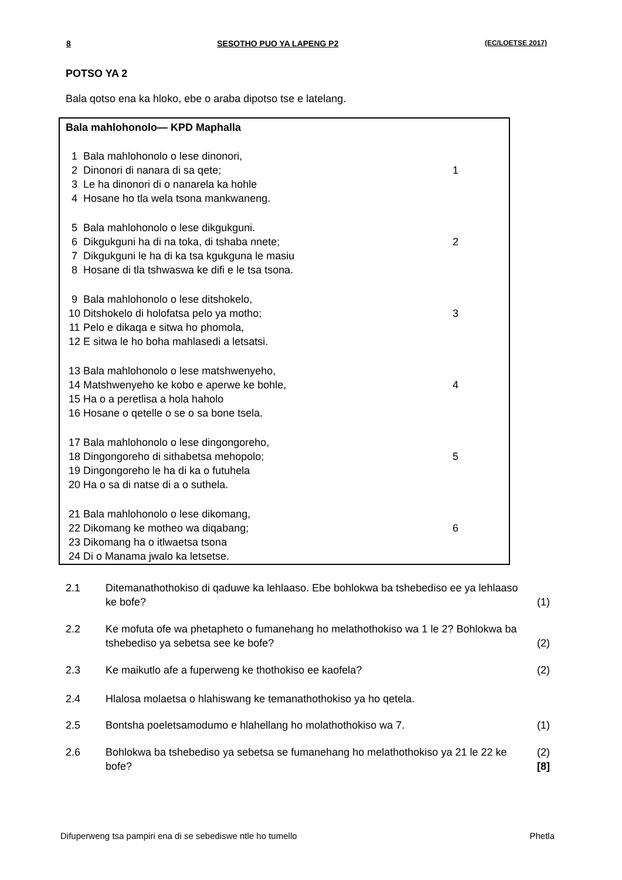8 SESOTHO PUO YA LAPENG P2 (EC/LOETSE 2017)
POTSO YA 2
Bala qotso ena ka hloko, ebe o araba dipotso tse e latelang.
Bala mahlohonolo— KPD Maphalla
1 Bala mahlohonolo o lese dinonori,
2 Dinonori di nanara di sa qete; 1
3 Le ha dinonori di o nanarela ka hohle
4 Hosane ho tla wela tsona mankwaneng.
5 Bala mahlohonolo o lese dikgukguni.
6 Dikgukguni ha di na toka, di tshaba nnete; 2
7 Dikgukguni le ha di ka tsa kgukguna le masiu
8 Hosane di tla tshwaswa ke difi e le tsa tsona.
9 Bala mahlohonolo o lese ditshokelo,
10 Ditshokelo di holofatsa pelo ya motho; 3
11 Pelo e dikaqa e sitwa ho phomola,
12 E sitwa le ho boha mahlasedi a letsatsi.
13 Bala mahlohonolo o lese matshwenyeho,
14 Matshwenyeho ke kobo e aperwe ke bohle, 4
15 Ha o a peretlisa a hola haholo
16 Hosane o qetelle o se o sa bone tsela.
17 Bala mahlohonolo o lese dingongoreho,
18 Dingongoreho di sithabetsa mehopolo; 5
19 Dingongoreho le ha di ka o futuhela
20 Ha o sa di natse di a o suthela.
21 Bala mahlohonolo o lese dikomang,
22 Dikomang ke motheo wa diqabang; 6
23 Dikomang ha o itlwaetsa tsona
24 Di o Manama jwalo ka letsetse.
2.1 Ditemanathothokiso di qaduwe ka lehlaaso. Ebe bohlokwa ba tshebediso ee ya lehlaaso ke bofe? (1)
2.2 Ke mofuta ofe wa phetapheto o fumanehang ho melathothokiso wa 1 le 2? Bohlokwa ba tshebediso ya sebetsa see ke bofe? (2)
2.3 Ke maikutlo afe a fuperweng ke thothokiso ee kaofela? (2)
2.4 Hlalosa molaetsa o hlahiswang ke temanathothokiso ya ho qetela.
2.5 Bontsha poeletsamodumo e hlahellang ho molathothokiso wa 7. (1)
2.6 Bohlokwa ba tshebediso ya sebetsa se fumanehang ho melathothokiso ya 21 le 22 ke bofe? (2)
[8]
Difuperweng tsa pampiri ena di se sebediswe ntle ho tumello Phetla